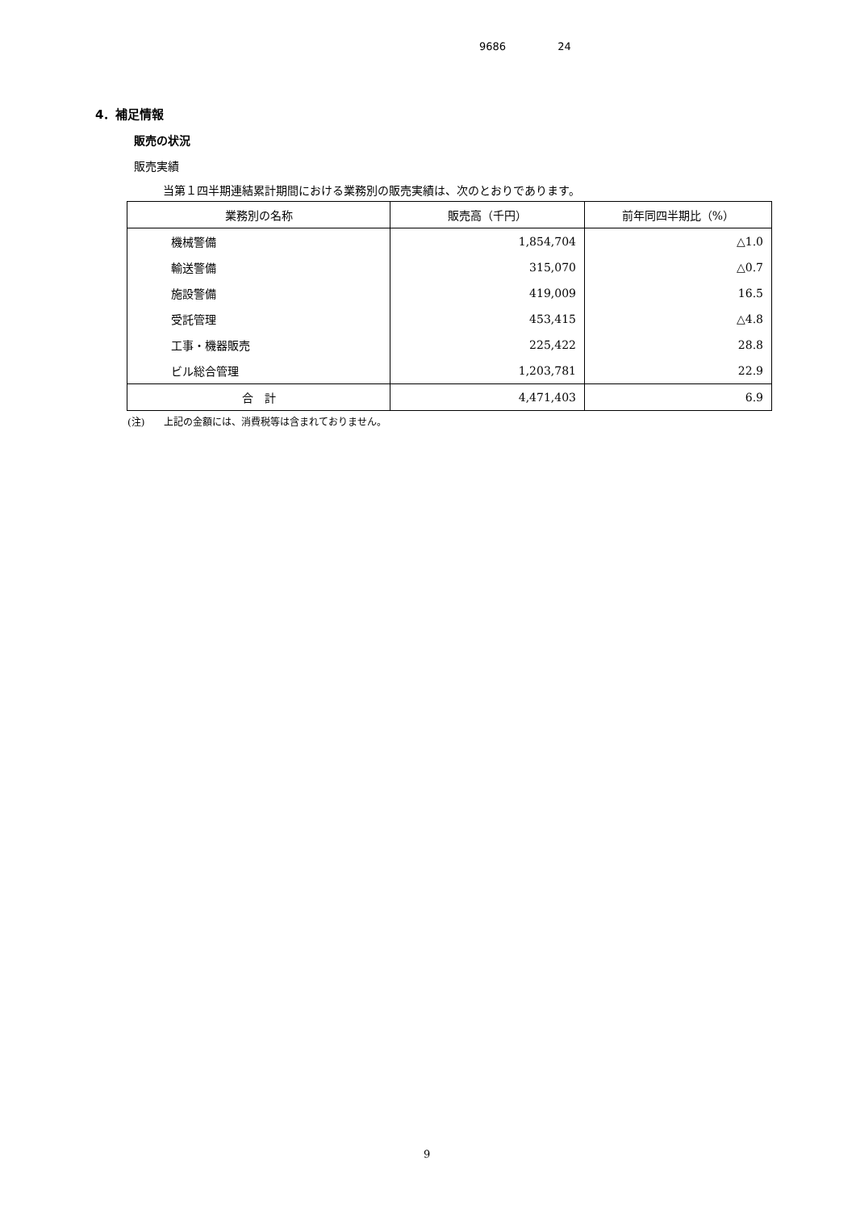9686 24
4．補足情報
販売の状況
販売実績
当第１四半期連結累計期間における業務別の販売実績は、次のとおりであります。
| 業務別の名称 | 販売高（千円） | 前年同四半期比（%） |
| --- | --- | --- |
| 機械警備 | 1,854,704 | △1.0 |
| 輸送警備 | 315,070 | △0.7 |
| 施設警備 | 419,009 | 16.5 |
| 受託管理 | 453,415 | △4.8 |
| 工事・機器販売 | 225,422 | 28.8 |
| ビル総合管理 | 1,203,781 | 22.9 |
| 合 計 | 4,471,403 | 6.9 |
(注)　　上記の金額には、消費税等は含まれておりません。
9